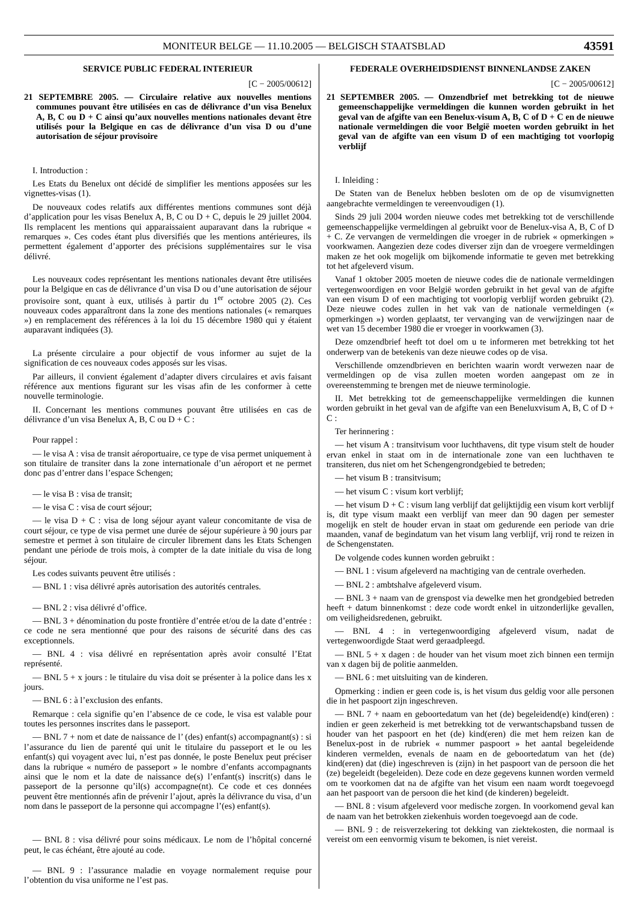MONITEUR BELGE — 11.10.2005 — BELGISCH STAATSBLAD 43591
SERVICE PUBLIC FEDERAL INTERIEUR
[C − 2005/00612]
21 SEPTEMBRE 2005. — Circulaire relative aux nouvelles mentions communes pouvant être utilisées en cas de délivrance d’un visa Benelux A, B, C ou D + C ainsi qu’aux nouvelles mentions nationales devant être utilisés pour la Belgique en cas de délivrance d’un visa D ou d’une autorisation de séjour provisoire
I. Introduction :
Les Etats du Benelux ont décidé de simplifier les mentions apposées sur les vignettes-visas (1).
De nouveaux codes relatifs aux différentes mentions communes sont déjà d’application pour les visas Benelux A, B, C ou D + C, depuis le 29 juillet 2004. Ils remplacent les mentions qui apparaissaient auparavant dans la rubrique « remarques ». Ces codes étant plus diversifiés que les mentions antérieures, ils permettent également d’apporter des précisions supplémentaires sur le visa délivré.
Les nouveaux codes représentant les mentions nationales devant être utilisées pour la Belgique en cas de délivrance d’un visa D ou d’une autorisation de séjour provisoire sont, quant à eux, utilisés à partir du 1<sup>er</sup> octobre 2005 (2). Ces nouveaux codes apparaîtront dans la zone des mentions nationales (« remarques ») en remplacement des références à la loi du 15 décembre 1980 qui y étaient auparavant indiquées (3).
La présente circulaire a pour objectif de vous informer au sujet de la signification de ces nouveaux codes apposés sur les visas.
Par ailleurs, il convient également d’adapter divers circulaires et avis faisant référence aux mentions figurant sur les visas afin de les conformer à cette nouvelle terminologie.
II. Concernant les mentions communes pouvant être utilisées en cas de délivrance d’un visa Benelux A, B, C ou D + C :
Pour rappel :
— le visa A : visa de transit aéroportuaire, ce type de visa permet uniquement à son titulaire de transiter dans la zone internationale d’un aéroport et ne permet donc pas d’entrer dans l’espace Schengen;
— le visa B : visa de transit;
— le visa C : visa de court séjour;
— le visa D + C : visa de long séjour ayant valeur concomitante de visa de court séjour, ce type de visa permet une durée de séjour supérieure à 90 jours par semestre et permet à son titulaire de circuler librement dans les Etats Schengen pendant une période de trois mois, à compter de la date initiale du visa de long séjour.
Les codes suivants peuvent être utilisés :
— BNL 1 : visa délivré après autorisation des autorités centrales.
— BNL 2 : visa délivré d’office.
— BNL 3 + dénomination du poste frontière d’entrée et/ou de la date d’entrée : ce code ne sera mentionné que pour des raisons de sécurité dans des cas exceptionnels.
— BNL 4 : visa délivré en représentation après avoir consulté l’Etat représenté.
— BNL 5 + x jours : le titulaire du visa doit se présenter à la police dans les x jours.
— BNL 6 : à l’exclusion des enfants.
Remarque : cela signifie qu’en l’absence de ce code, le visa est valable pour toutes les personnes inscrites dans le passeport.
— BNL 7 + nom et date de naissance de l’ (des) enfant(s) accompagnant(s) : si l’assurance du lien de parenté qui unit le titulaire du passeport et le ou les enfant(s) qui voyagent avec lui, n’est pas donnée, le poste Benelux peut préciser dans la rubrique « numéro de passeport » le nombre d’enfants accompagnants ainsi que le nom et la date de naissance de(s) l’enfant(s) inscrit(s) dans le passeport de la personne qu’il(s) accompagne(nt). Ce code et ces données peuvent être mentionnés afin de prévenir l’ajout, après la délivrance du visa, d’un nom dans le passeport de la personne qui accompagne l’(es) enfant(s).
— BNL 8 : visa délivré pour soins médicaux. Le nom de l’hôpital concerné peut, le cas échéant, être ajouté au code.
— BNL 9 : l’assurance maladie en voyage normalement requise pour l’obtention du visa uniforme ne l’est pas.
FEDERALE OVERHEIDSDIENST BINNENLANDSE ZAKEN
[C − 2005/00612]
21 SEPTEMBER 2005. — Omzendbrief met betrekking tot de nieuwe gemeenschappelijke vermeldingen die kunnen worden gebruikt in het geval van de afgifte van een Benelux-visum A, B, C of D + C en de nieuwe nationale vermeldingen die voor België moeten worden gebruikt in het geval van de afgifte van een visum D of een machtiging tot voorlopig verblijf
I. Inleiding :
De Staten van de Benelux hebben besloten om de op de visumvignetten aangebrachte vermeldingen te vereenvoudigen (1).
Sinds 29 juli 2004 worden nieuwe codes met betrekking tot de verschillende gemeenschappelijke vermeldingen al gebruikt voor de Benelux-visa A, B, C of D + C. Ze vervangen de vermeldingen die vroeger in de rubriek « opmerkingen » voorkwamen. Aangezien deze codes diverser zijn dan de vroegere vermeldingen maken ze het ook mogelijk om bijkomende informatie te geven met betrekking tot het afgeleverd visum.
Vanaf 1 oktober 2005 moeten de nieuwe codes die de nationale vermeldingen vertegenwoordigen en voor België worden gebruikt in het geval van de afgifte van een visum D of een machtiging tot voorlopig verblijf worden gebruikt (2). Deze nieuwe codes zullen in het vak van de nationale vermeldingen (« opmerkingen ») worden geplaatst, ter vervanging van de verwijzingen naar de wet van 15 december 1980 die er vroeger in voorkwamen (3).
Deze omzendbrief heeft tot doel om u te informeren met betrekking tot het onderwerp van de betekenis van deze nieuwe codes op de visa.
Verschillende omzendbrieven en berichten waarin wordt verwezen naar de vermeldingen op de visa zullen moeten worden aangepast om ze in overeenstemming te brengen met de nieuwe terminologie.
II. Met betrekking tot de gemeenschappelijke vermeldingen die kunnen worden gebruikt in het geval van de afgifte van een Beneluxvisum A, B, C of D + C :
Ter herinnering :
— het visum A : transitvisum voor luchthavens, dit type visum stelt de houder ervan enkel in staat om in de internationale zone van een luchthaven te transiteren, dus niet om het Schengengrondgebied te betreden;
— het visum B : transitvisum;
— het visum C : visum kort verblijf;
— het visum D + C : visum lang verblijf dat gelijktijdig een visum kort verblijf is, dit type visum maakt een verblijf van meer dan 90 dagen per semester mogelijk en stelt de houder ervan in staat om gedurende een periode van drie maanden, vanaf de begindatum van het visum lang verblijf, vrij rond te reizen in de Schengenstaten.
De volgende codes kunnen worden gebruikt :
— BNL 1 : visum afgeleverd na machtiging van de centrale overheden.
— BNL 2 : ambtshalve afgeleverd visum.
— BNL 3 + naam van de grenspost via dewelke men het grondgebied betreden heeft + datum binnenkomst : deze code wordt enkel in uitzonderlijke gevallen, om veiligheidsredenen, gebruikt.
— BNL 4 : in vertegenwoordiging afgeleverd visum, nadat de vertegenwoordigde Staat werd geraadpleegd.
— BNL 5 + x dagen : de houder van het visum moet zich binnen een termijn van x dagen bij de politie aanmelden.
— BNL 6 : met uitsluiting van de kinderen.
Opmerking : indien er geen code is, is het visum dus geldig voor alle personen die in het paspoort zijn ingeschreven.
— BNL 7 + naam en geboortedatum van het (de) begeleidend(e) kind(eren) : indien er geen zekerheid is met betrekking tot de verwantschapsband tussen de houder van het paspoort en het (de) kind(eren) die met hem reizen kan de Benelux-post in de rubriek « nummer paspoort » het aantal begeleidende kinderen vermelden, evenals de naam en de geboortedatum van het (de) kind(eren) dat (die) ingeschreven is (zijn) in het paspoort van de persoon die het (ze) begeleidt (begeleiden). Deze code en deze gegevens kunnen worden vermeld om te voorkomen dat na de afgifte van het visum een naam wordt toegevoegd aan het paspoort van de persoon die het kind (de kinderen) begeleidt.
— BNL 8 : visum afgeleverd voor medische zorgen. In voorkomend geval kan de naam van het betrokken ziekenhuis worden toegevoegd aan de code.
— BNL 9 : de reisverzekering tot dekking van ziektekosten, die normaal is vereist om een eenvormig visum te bekomen, is niet vereist.